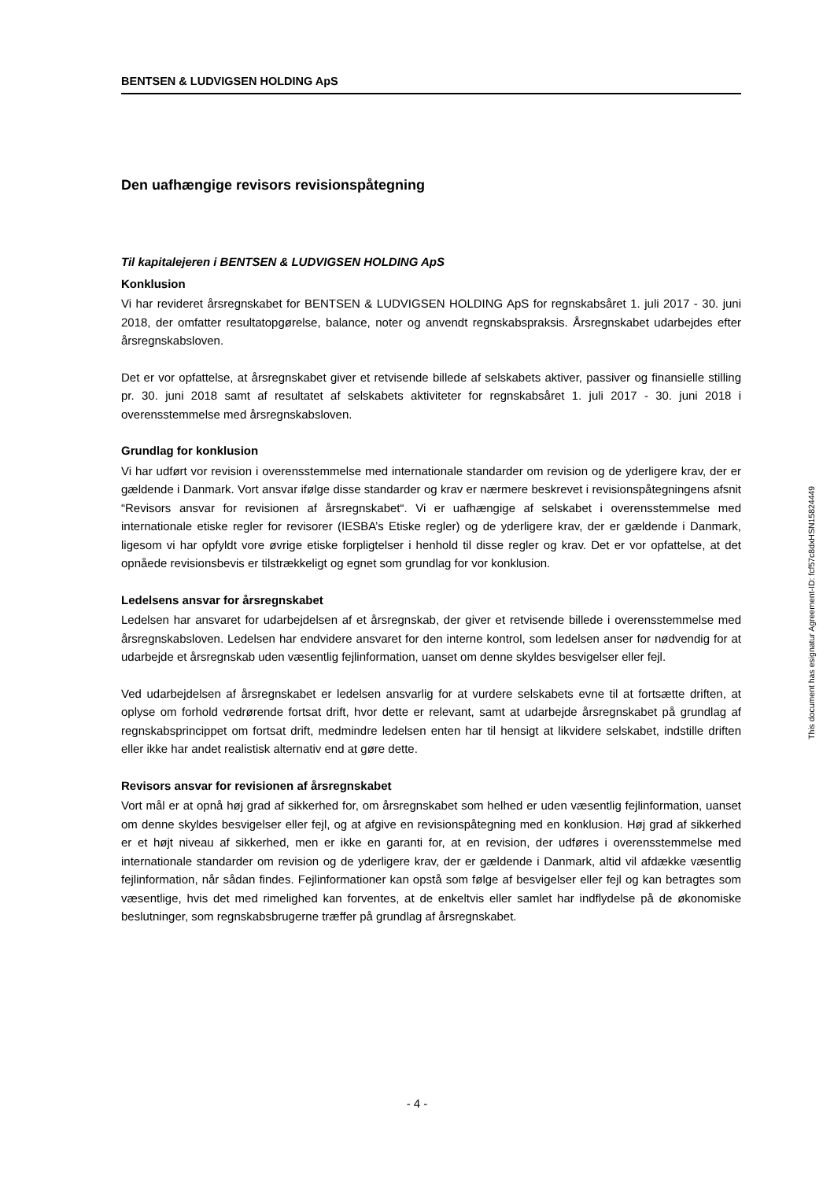BENTSEN & LUDVIGSEN HOLDING ApS
Den uafhængige revisors revisionspåtegning
Til kapitalejeren i BENTSEN & LUDVIGSEN HOLDING ApS
Konklusion
Vi har revideret årsregnskabet for BENTSEN & LUDVIGSEN HOLDING ApS for regnskabsåret 1. juli 2017 - 30. juni 2018, der omfatter resultatopgørelse, balance, noter og anvendt regnskabspraksis. Årsregnskabet udarbejdes efter årsregnskabsloven.
Det er vor opfattelse, at årsregnskabet giver et retvisende billede af selskabets aktiver, passiver og finansielle stilling pr. 30. juni 2018 samt af resultatet af selskabets aktiviteter for regnskabsåret 1. juli 2017 - 30. juni 2018 i overensstemmelse med årsregnskabsloven.
Grundlag for konklusion
Vi har udført vor revision i overensstemmelse med internationale standarder om revision og de yderligere krav, der er gældende i Danmark. Vort ansvar ifølge disse standarder og krav er nærmere beskrevet i revisionspåtegningens afsnit “Revisors ansvar for revisionen af årsregnskabet“. Vi er uafhængige af selskabet i overensstemmelse med internationale etiske regler for revisorer (IESBA’s Etiske regler) og de yderligere krav, der er gældende i Danmark, ligesom vi har opfyldt vore øvrige etiske forpligtelser i henhold til disse regler og krav. Det er vor opfattelse, at det opnåede revisionsbevis er tilstrækkeligt og egnet som grundlag for vor konklusion.
Ledelsens ansvar for årsregnskabet
Ledelsen har ansvaret for udarbejdelsen af et årsregnskab, der giver et retvisende billede i overensstemmelse med årsregnskabsloven. Ledelsen har endvidere ansvaret for den interne kontrol, som ledelsen anser for nødvendig for at udarbejde et årsregnskab uden væsentlig fejlinformation, uanset om denne skyldes besvigelser eller fejl.
Ved udarbejdelsen af årsregnskabet er ledelsen ansvarlig for at vurdere selskabets evne til at fortsætte driften, at oplyse om forhold vedrørende fortsat drift, hvor dette er relevant, samt at udarbejde årsregnskabet på grundlag af regnskabsprincippet om fortsat drift, medmindre ledelsen enten har til hensigt at likvidere selskabet, indstille driften eller ikke har andet realistisk alternativ end at gøre dette.
Revisors ansvar for revisionen af årsregnskabet
Vort mål er at opnå høj grad af sikkerhed for, om årsregnskabet som helhed er uden væsentlig fejlinformation, uanset om denne skyldes besvigelser eller fejl, og at afgive en revisionspåtegning med en konklusion. Høj grad af sikkerhed er et højt niveau af sikkerhed, men er ikke en garanti for, at en revision, der udføres i overensstemmelse med internationale standarder om revision og de yderligere krav, der er gældende i Danmark, altid vil afdække væsentlig fejlinformation, når sådan findes. Fejlinformationer kan opstå som følge af besvigelser eller fejl og kan betragtes som væsentlige, hvis det med rimelighed kan forventes, at de enkeltvis eller samlet har indflydelse på de økonomiske beslutninger, som regnskabsbrugerne træffer på grundlag af årsregnskabet.
This document has esignatur Agreement-ID: fcf57c8dxHSN15824449
- 4 -